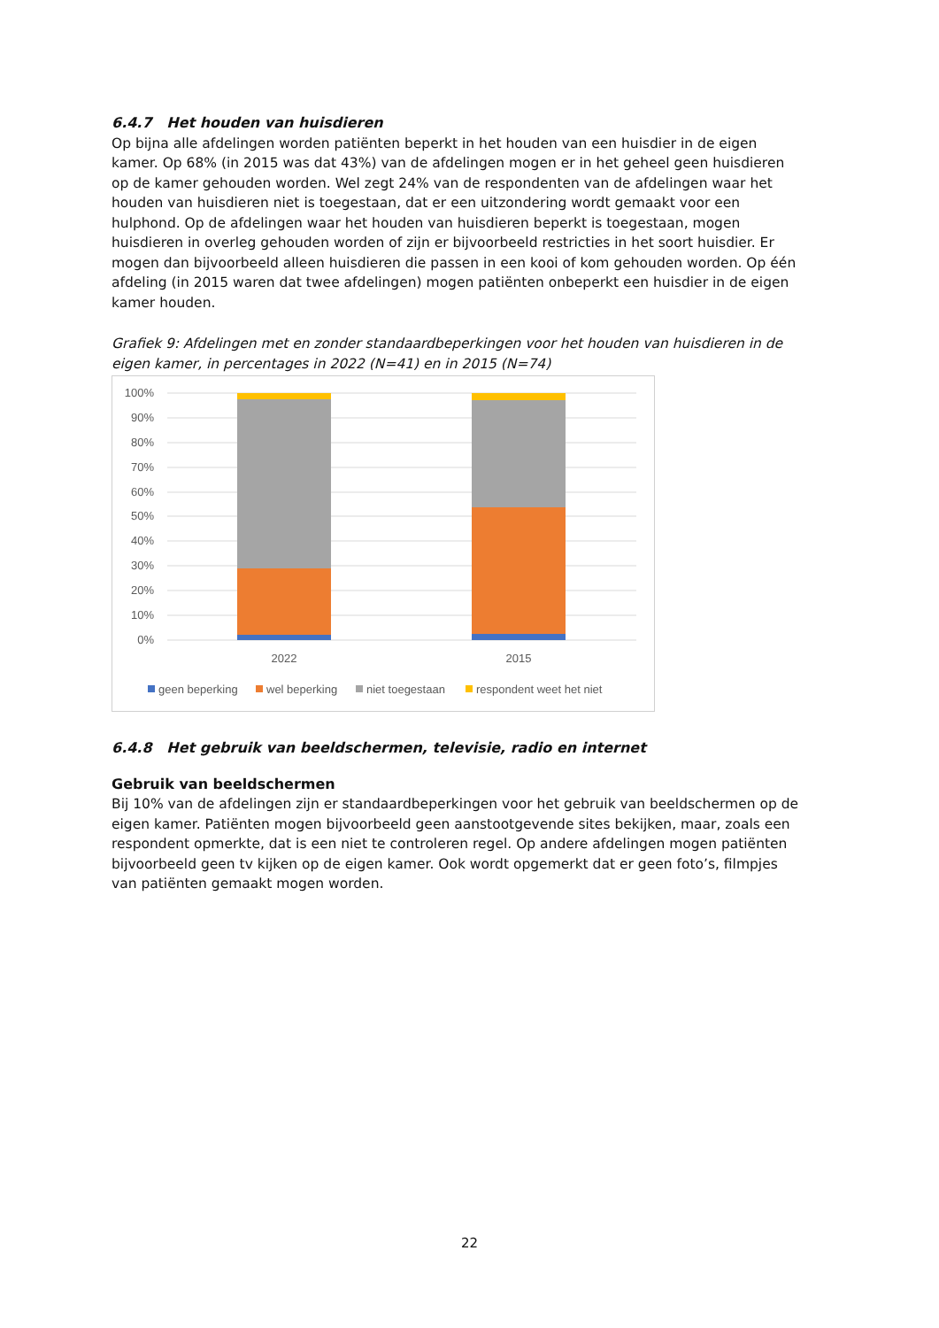6.4.7 Het houden van huisdieren
Op bijna alle afdelingen worden patiënten beperkt in het houden van een huisdier in de eigen kamer. Op 68% (in 2015 was dat 43%) van de afdelingen mogen er in het geheel geen huisdieren op de kamer gehouden worden. Wel zegt 24% van de respondenten van de afdelingen waar het houden van huisdieren niet is toegestaan, dat er een uitzondering wordt gemaakt voor een hulphond. Op de afdelingen waar het houden van huisdieren beperkt is toegestaan, mogen huisdieren in overleg gehouden worden of zijn er bijvoorbeeld restricties in het soort huisdier. Er mogen dan bijvoorbeeld alleen huisdieren die passen in een kooi of kom gehouden worden. Op één afdeling (in 2015 waren dat twee afdelingen) mogen patiënten onbeperkt een huisdier in de eigen kamer houden.
Grafiek 9: Afdelingen met en zonder standaardbeperkingen voor het houden van huisdieren in de eigen kamer, in percentages in 2022 (N=41) en in 2015 (N=74)
100%
90%
80%
70%
60%
50%
40%
30%
20%
10%
0%
2022
2015
geen beperking
wel beperking
niet toegestaan
respondent weet het niet
6.4.8 Het gebruik van beeldschermen, televisie, radio en internet
Gebruik van beeldschermen
Bij 10% van de afdelingen zijn er standaardbeperkingen voor het gebruik van beeldschermen op de eigen kamer. Patiënten mogen bijvoorbeeld geen aanstootgevende sites bekijken, maar, zoals een respondent opmerkte, dat is een niet te controleren regel. Op andere afdelingen mogen patiënten bijvoorbeeld geen tv kijken op de eigen kamer. Ook wordt opgemerkt dat er geen foto’s, filmpjes van patiënten gemaakt mogen worden.
22